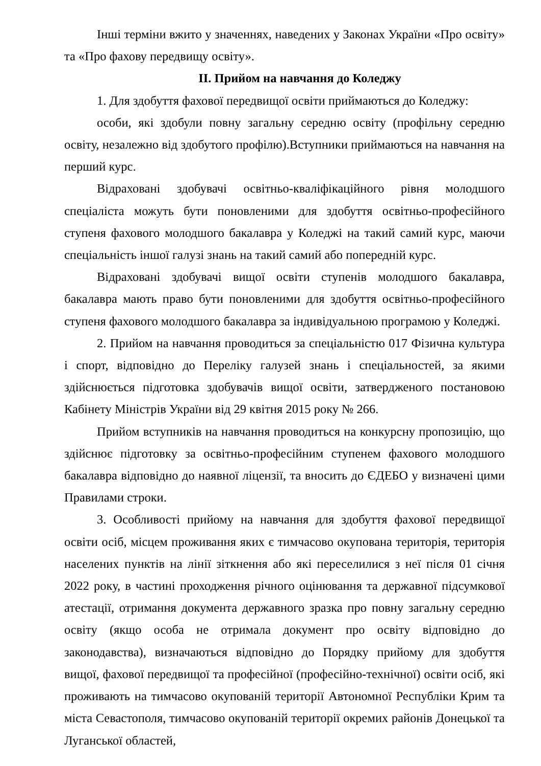Інші терміни вжито у значеннях, наведених у Законах України «Про освіту» та «Про фахову передвищу освіту».
ІІ. Прийом на навчання до Коледжу
1. Для здобуття фахової передвищої освіти приймаються до Коледжу:
особи, які здобули повну загальну середню освіту (профільну середню освіту, незалежно від здобутого профілю).Вступники приймаються на навчання на перший курс.
Відраховані здобувачі освітньо-кваліфікаційного рівня молодшого спеціаліста можуть бути поновленими для здобуття освітньо-професійного ступеня фахового молодшого бакалавра у Коледжі на такий самий курс, маючи спеціальність іншої галузі знань на такий самий або попередній курс.
Відраховані здобувачі вищої освіти ступенів молодшого бакалавра, бакалавра мають право бути поновленими для здобуття освітньо-професійного ступеня фахового молодшого бакалавра за індивідуальною програмою у Коледжі.
2. Прийом на навчання проводиться за спеціальністю 017 Фізична культура і спорт, відповідно до Переліку галузей знань і спеціальностей, за якими здійснюється підготовка здобувачів вищої освіти, затвердженого постановою Кабінету Міністрів України від 29 квітня 2015 року № 266.
Прийом вступників на навчання проводиться на конкурсну пропозицію, що здійснює підготовку за освітньо-професійним ступенем фахового молодшого бакалавра відповідно до наявної ліцензії, та вносить до ЄДЕБО у визначені цими Правилами строки.
3. Особливості прийому на навчання для здобуття фахової передвищої освіти осіб, місцем проживання яких є тимчасово окупована територія, територія населених пунктів на лінії зіткнення або які переселилися з неї після 01 січня 2022 року, в частині проходження річного оцінювання та державної підсумкової атестації, отримання документа державного зразка про повну загальну середню освіту (якщо особа не отримала документ про освіту відповідно до законодавства), визначаються відповідно до Порядку прийому для здобуття вищої, фахової передвищої та професійної (професійно-технічної) освіти осіб, які проживають на тимчасово окупованій території Автономної Республіки Крим та міста Севастополя, тимчасово окупованій території окремих районів Донецької та Луганської областей,